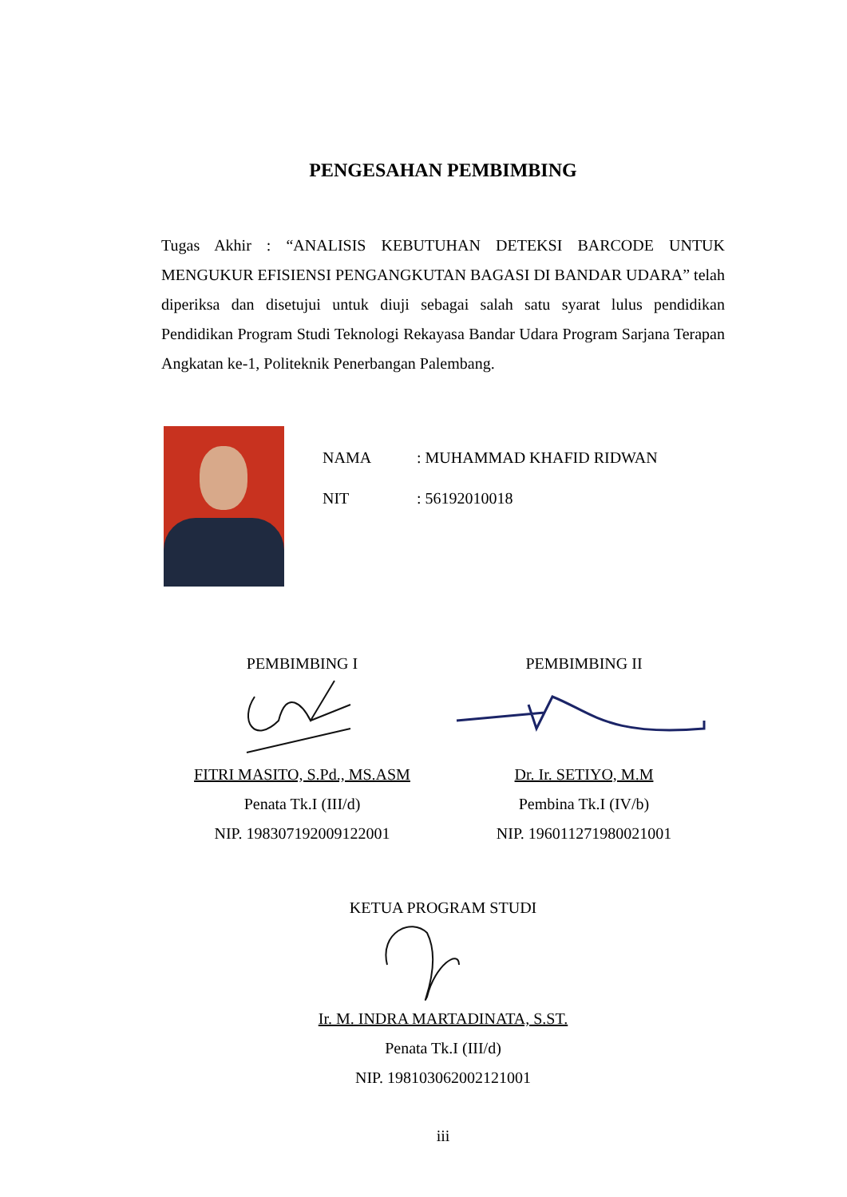PENGESAHAN PEMBIMBING
Tugas Akhir : “ANALISIS KEBUTUHAN DETEKSI BARCODE UNTUK MENGUKUR EFISIENSI PENGANGKUTAN BAGASI DI BANDAR UDARA” telah diperiksa dan disetujui untuk diuji sebagai salah satu syarat lulus pendidikan Pendidikan Program Studi Teknologi Rekayasa Bandar Udara Program Sarjana Terapan Angkatan ke-1, Politeknik Penerbangan Palembang.
NAMA: MUHAMMAD KHAFID RIDWAN
NIT: 56192010018
PEMBIMBING I
FITRI MASITO, S.Pd., MS.ASM
Penata Tk.I (III/d)
NIP. 198307192009122001
PEMBIMBING II
Dr. Ir. SETIYO, M.M
Pembina Tk.I (IV/b)
NIP. 196011271980021001
KETUA PROGRAM STUDI
Ir. M. INDRA MARTADINATA, S.ST.
Penata Tk.I (III/d)
NIP. 198103062002121001
iii